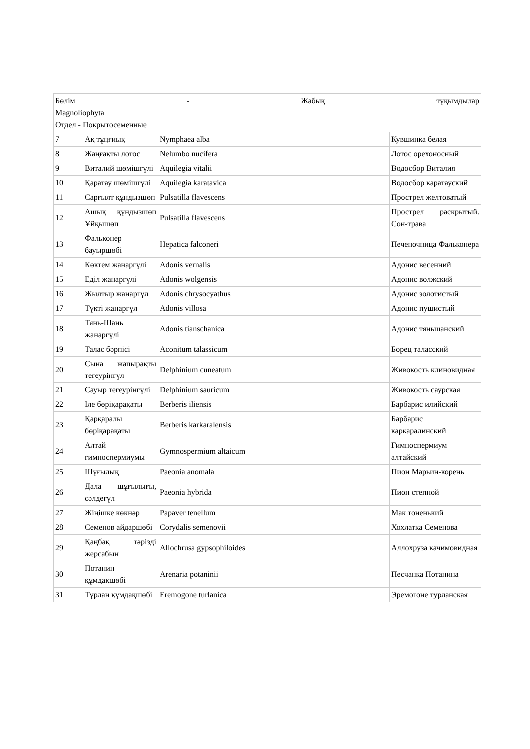| Бөлім - Жабық тұқымдылар Magnoliophyta Отдел - Покрытосеменные | | | |
| 7 | Ақ тұңғиық | Nymphaea alba | Кувшинка белая |
| 8 | Жаңғақты лотос | Nelumbo nucifera | Лотос орехоносный |
| 9 | Виталий шөмішгүлі | Aquilegia vitalii | Водосбор Виталия |
| 10 | Қаратау шөмішгүлі | Aquilegia karatavica | Водосбор каратауский |
| 11 | Сарғылт құндызшөп | Pulsatilla flavescens | Прострел желтоватый |
| 12 | Ашық құндызшөп Ұйқышөп | Pulsatilla flavescens | Прострел раскрытый. Сон-трава |
| 13 | Фальконер бауыршөбі | Hepatica falconeri | Печеночница Фальконера |
| 14 | Көктем жанаргүлі | Adonis vernalis | Адонис весенний |
| 15 | Еділ жанаргүлі | Adonis wolgensis | Адонис волжский |
| 16 | Жылтыр жанаргүл | Adonis chrysocyathus | Адонис золотистый |
| 17 | Түкті жанаргүл | Adonis villosa | Адонис пушистый |
| 18 | Тянь-Шань жанаргүлі | Adonis tianschanica | Адонис тяньшанский |
| 19 | Талас бәрпісі | Aconitum talassicum | Борец таласский |
| 20 | Сына жапырақты тегеурінгүл | Delphinium cuneatum | Живокость клиновидная |
| 21 | Сауыр тегеурінгүлі | Delphinium sauricum | Живокость саурская |
| 22 | Іле бөріқарақаты | Berberis iliensis | Барбарис илийский |
| 23 | Қарқаралы бөріқарақаты | Berberis karkaralensis | Барбарис каркаралинский |
| 24 | Алтай гимноспермиумы | Gymnospermium altaicum | Гимноспермиум алтайский |
| 25 | Шұғылық | Paeonia anomala | Пион Марьин-корень |
| 26 | Дала шұғылығы, сәлдегүл | Paeonia hybrida | Пион степной |
| 27 | Жіңішке көкнәр | Papaver tenellum | Мак тоненький |
| 28 | Семенов айдаршөбі | Corydalis semenovii | Хохлатка Семенова |
| 29 | Қаңбақ тәрізді жерсабын | Allochrusa gypsophiloides | Аллохруза качимовидная |
| 30 | Потанин құмдақшөбі | Arenaria potaninii | Песчанка Потанина |
| 31 | Түрлан құмдақшөбі | Eremogone turlanica | Эремогоне турланская |